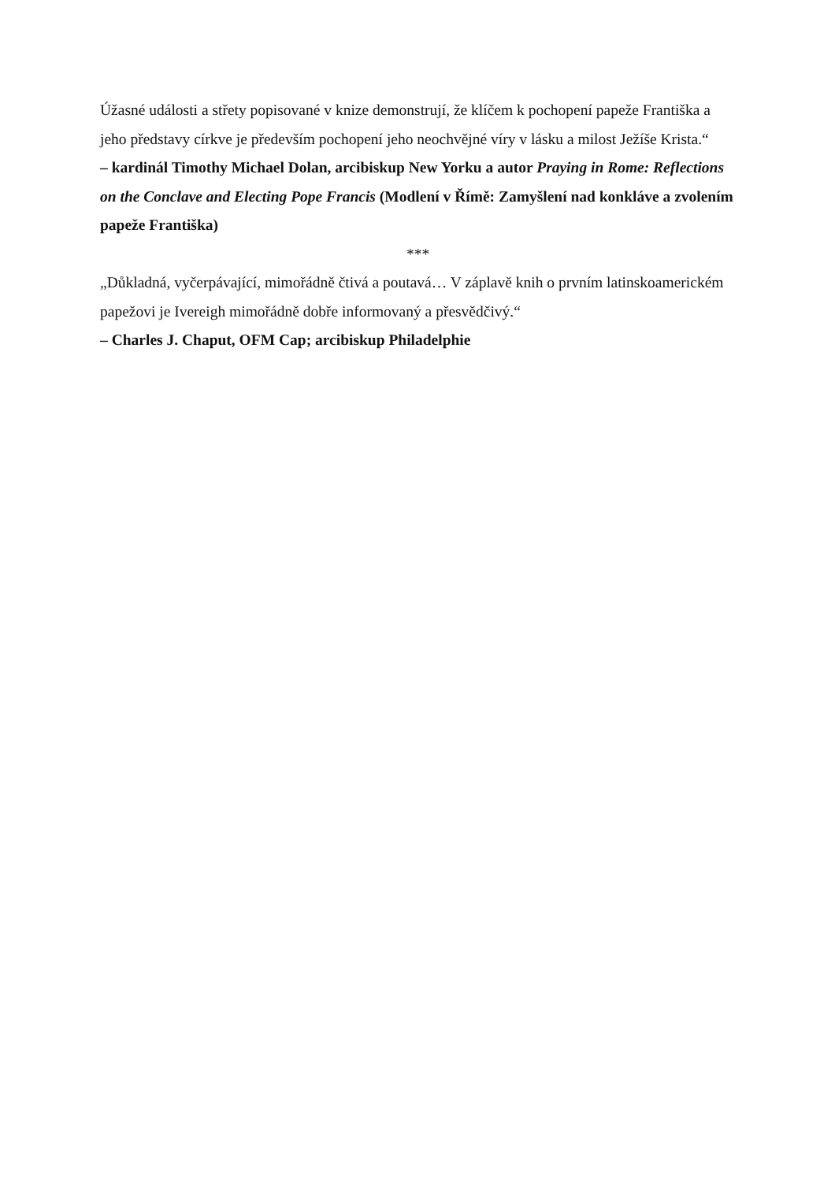Úžasné události a střety popisované v knize demonstrují, že klíčem k pochopení papeže Františka a jeho představy církve je především pochopení jeho neochvějné víry v lásku a milost Ježíše Krista.“
– kardinál Timothy Michael Dolan, arcibiskup New Yorku a autor Praying in Rome: Reflections on the Conclave and Electing Pope Francis (Modlení v Římě: Zamyšlení nad konkláve a zvolením papeže Františka)
***
„Důkladná, vyčerpávající, mimořádně čtivá a poutavá… V záplavě knih o prvním latinskoamerickém papežovi je Ivereigh mimořádně dobře informovaný a přesvědčivý.“
– Charles J. Chaput, OFM Cap; arcibiskup Philadelphie